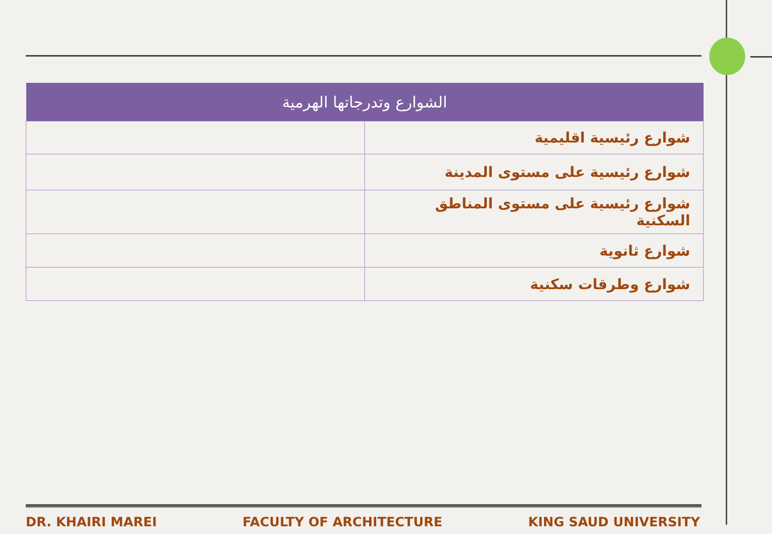| الشوارع وتدرجاتها الهرمية | |
| --- | --- |
| شوارع رئيسية اقليمية | |
| شوارع رئيسية على مستوى المدينة | |
| شوارع رئيسية على مستوى المناطق السكنية | |
| شوارع ثانوية | |
| شوارع وطرقات سكنية | |
DR. KHAIRI MAREI FACULTY OF ARCHITECTURE KING SAUD UNIVERSITY